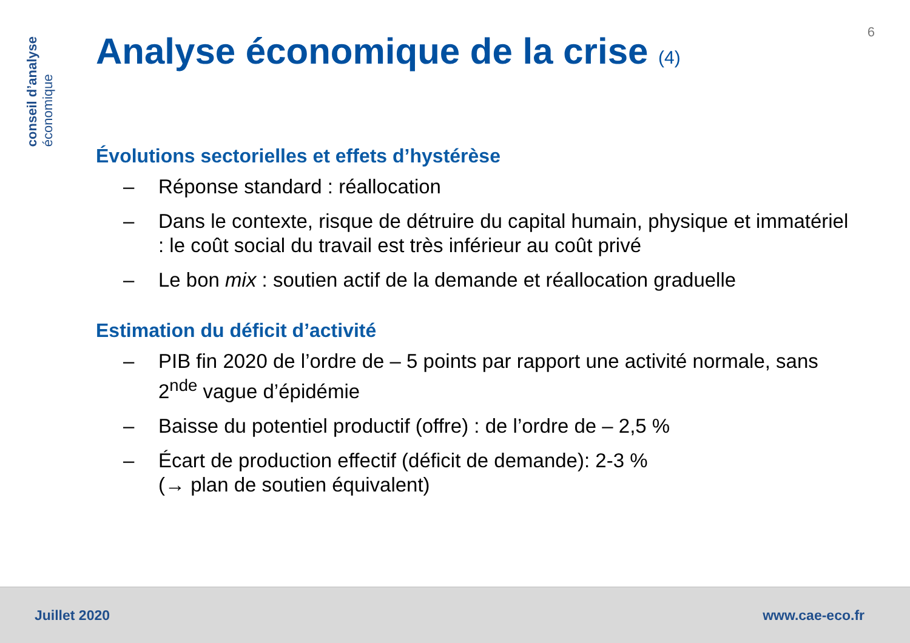conseil d’analyse
économique
6
Analyse économique de la crise (4)
Évolutions sectorielles et effets d’hystérèse
– Réponse standard : réallocation
– Dans le contexte, risque de détruire du capital humain, physique et immatériel : le coût social du travail est très inférieur au coût privé
– Le bon mix : soutien actif de la demande et réallocation graduelle
Estimation du déficit d’activité
– PIB fin 2020 de l’ordre de – 5 points par rapport une activité normale, sans 2<sup>nde</sup> vague d’épidémie
– Baisse du potentiel productif (offre) : de l’ordre de – 2,5 %
– Écart de production effectif (déficit de demande): 2-3 %
(→ plan de soutien équivalent)
Juillet 2020 www.cae-eco.fr